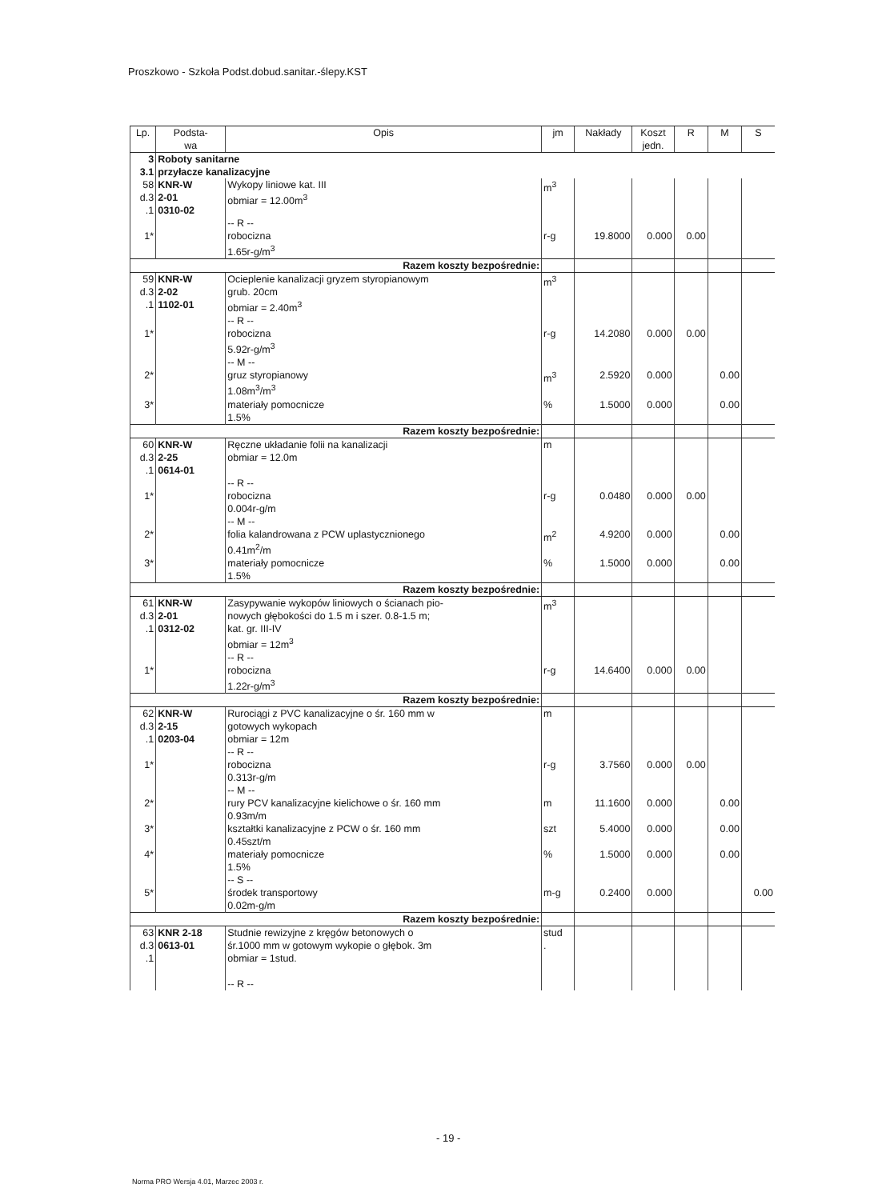Proszkowo - Szkoła Podst.dobud.sanitar.-ślepy.KST
| Lp. | Podsta- wa | Opis | jm | Nakłady | Koszt jedn. | R | M | S |
| --- | --- | --- | --- | --- | --- | --- | --- | --- |
| 3 | Roboty sanitarne | | | | | | | |
| 3.1 | przyłacze kanalizacyjne | | | | | | | |
| 58 d.3 .1 | KNR-W 2-01 0310-02 | Wykopy liniowe kat. III obmiar = 12.00m<sup>3</sup> | m<sup>3</sup> | | | | | |
| 1* | | -- R -- robocizna 1.65r-g/m<sup>3</sup> | r-g | 19.8000 | 0.000 | 0.00 | | |
| Razem koszty bezpośrednie: | | | | | | | | |
| 59 d.3 .1 | KNR-W 2-02 1102-01 | Ocieplenie kanalizacji gryzem styropianowym grub. 20cm obmiar = 2.40m<sup>3</sup> | m<sup>3</sup> | | | | | |
| 1* | | -- R -- robocizna 5.92r-g/m<sup>3</sup> | r-g | 14.2080 | 0.000 | 0.00 | | |
| 2* | | -- M -- gruz styropianowy 1.08m<sup>3</sup>/m<sup>3</sup> | m<sup>3</sup> | 2.5920 | 0.000 | | 0.00 | |
| 3* | | materiały pomocnicze 1.5% | % | 1.5000 | 0.000 | | 0.00 | |
| Razem koszty bezpośrednie: | | | | | | | | |
| 60 d.3 .1 | KNR-W 2-25 0614-01 | Ręczne układanie folii na kanalizacji obmiar = 12.0m | m | | | | | |
| 1* | | -- R -- robocizna 0.004r-g/m | r-g | 0.0480 | 0.000 | 0.00 | | |
| 2* | | -- M -- folia kalandrowana z PCW uplastycznionego 0.41m<sup>2</sup>/m | m<sup>2</sup> | 4.9200 | 0.000 | | 0.00 | |
| 3* | | materiały pomocnicze 1.5% | % | 1.5000 | 0.000 | | 0.00 | |
| Razem koszty bezpośrednie: | | | | | | | | |
| 61 d.3 .1 | KNR-W 2-01 0312-02 | Zasypywanie wykopów liniowych o ścianach pio- nowych głębokości do 1.5 m i szer. 0.8-1.5 m; kat. gr. III-IV obmiar = 12m<sup>3</sup> | m<sup>3</sup> | | | | | |
| 1* | | -- R -- robocizna 1.22r-g/m<sup>3</sup> | r-g | 14.6400 | 0.000 | 0.00 | | |
| Razem koszty bezpośrednie: | | | | | | | | |
| 62 d.3 .1 | KNR-W 2-15 0203-04 | Rurociągi z PVC kanalizacyjne o śr. 160 mm w gotowych wykopach obmiar = 12m | m | | | | | |
| 1* | | -- R -- robocizna 0.313r-g/m | r-g | 3.7560 | 0.000 | 0.00 | | |
| 2* | | -- M -- rury PCV kanalizacyjne kielichowe o śr. 160 mm 0.93m/m | m | 11.1600 | 0.000 | | 0.00 | |
| 3* | | kształtki kanalizacyjne z PCW o śr. 160 mm 0.45szt/m | szt | 5.4000 | 0.000 | | 0.00 | |
| 4* | | materiały pomocnicze 1.5% | % | 1.5000 | 0.000 | | 0.00 | |
| 5* | | -- S -- środek transportowy 0.02m-g/m | m-g | 0.2400 | 0.000 | | | 0.00 |
| Razem koszty bezpośrednie: | | | | | | | | |
| 63 d.3 .1 | KNR 2-18 0613-01 | Studnie rewizyjne z kręgów betonowych o śr.1000 mm w gotowym wykopie o głębok. 3m obmiar = 1stud. -- R -- | stud . | | | | | |
- 19 -
Norma PRO Wersja 4.01, Marzec 2003 r.